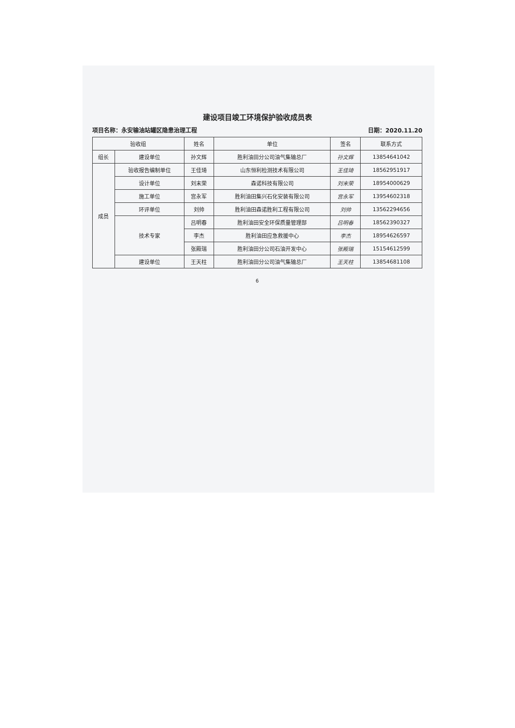建设项目竣工环境保护验收成员表
项目名称：永安输油站罐区隐患治理工程 日期：2020.11.20
| 验收组 | | 姓名 | 单位 | 签名 | 联系方式 |
| --- | --- | --- | --- | --- | --- |
| 组长 | 建设单位 | 孙文辉 | 胜利油田分公司油气集输总厂 | 孙文辉 | 13854641042 |
| 成员 | 验收报告编制单位 | 王佳琦 | 山东恒利检测技术有限公司 | 王佳琦 | 18562951917 |
| | 设计单位 | 刘末荣 | 森诺科技有限公司 | 刘末荣 | 18954000629 |
| | 施工单位 | 宫永军 | 胜利油田集兴石化安装有限公司 | 宫永军 | 13954602318 |
| | 环评单位 | 刘帅 | 胜利油田森诺胜利工程有限公司 | 刘帅 | 13562294656 |
| | 技术专家 | 吕明春 | 胜利油田安全环保质量管理部 | 吕明春 | 18562390327 |
| | | 李杰 | 胜利油田应急救援中心 | 李杰 | 18954626597 |
| | | 张殿瑞 | 胜利油田分公司石油开发中心 | 张殿瑞 | 15154612599 |
| | 建设单位 | 王天柱 | 胜利油田分公司油气集输总厂 | 王天柱 | 13854681108 |
6